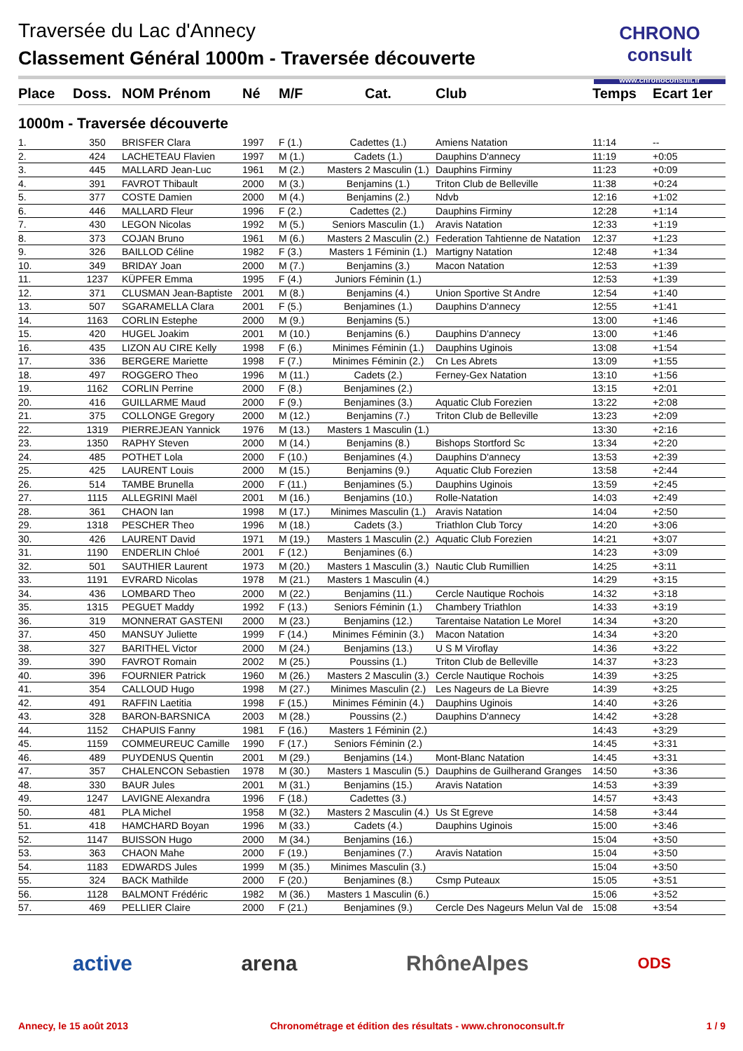Traversée du Lac d'Annecy
Classement Général 1000m - Traversée découverte
CHRONO consult
www.chronoconsult.fr
| Place | Doss. | NOM Prénom | Né | M/F | Cat. | Club | Temps | Ecart 1er |
| --- | --- | --- | --- | --- | --- | --- | --- | --- |
1000m - Traversée découverte
| 1. | 350 | BRISFER Clara | 1997 | F (1.) | Cadettes (1.) | Amiens Natation | 11:14 | -- |
| 2. | 424 | LACHETEAU Flavien | 1997 | M (1.) | Cadets (1.) | Dauphins D'annecy | 11:19 | +0:05 |
| 3. | 445 | MALLARD Jean-Luc | 1961 | M (2.) | Masters 2 Masculin (1.) | Dauphins Firminy | 11:23 | +0:09 |
| 4. | 391 | FAVROT Thibault | 2000 | M (3.) | Benjamins (1.) | Triton Club de Belleville | 11:38 | +0:24 |
| 5. | 377 | COSTE Damien | 2000 | M (4.) | Benjamins (2.) | Ndvb | 12:16 | +1:02 |
| 6. | 446 | MALLARD Fleur | 1996 | F (2.) | Cadettes (2.) | Dauphins Firminy | 12:28 | +1:14 |
| 7. | 430 | LEGON Nicolas | 1992 | M (5.) | Seniors Masculin (1.) | Aravis Natation | 12:33 | +1:19 |
| 8. | 373 | COJAN Bruno | 1961 | M (6.) | Masters 2 Masculin (2.) | Federation Tahtienne de Natation | 12:37 | +1:23 |
| 9. | 326 | BAILLOD Céline | 1982 | F (3.) | Masters 1 Féminin (1.) | Martigny Natation | 12:48 | +1:34 |
| 10. | 349 | BRIDAY Joan | 2000 | M (7.) | Benjamins (3.) | Macon Natation | 12:53 | +1:39 |
| 11. | 1237 | KÜPFER Emma | 1995 | F (4.) | Juniors Féminin (1.) | | 12:53 | +1:39 |
| 12. | 371 | CLUSMAN Jean-Baptiste | 2001 | M (8.) | Benjamins (4.) | Union Sportive St Andre | 12:54 | +1:40 |
| 13. | 507 | SGARAMELLA Clara | 2001 | F (5.) | Benjamines (1.) | Dauphins D'annecy | 12:55 | +1:41 |
| 14. | 1163 | CORLIN Estephe | 2000 | M (9.) | Benjamins (5.) | | 13:00 | +1:46 |
| 15. | 420 | HUGEL Joakim | 2001 | M (10.) | Benjamins (6.) | Dauphins D'annecy | 13:00 | +1:46 |
| 16. | 435 | LIZON AU CIRE Kelly | 1998 | F (6.) | Minimes Féminin (1.) | Dauphins Uginois | 13:08 | +1:54 |
| 17. | 336 | BERGERE Mariette | 1998 | F (7.) | Minimes Féminin (2.) | Cn Les Abrets | 13:09 | +1:55 |
| 18. | 497 | ROGGERO Theo | 1996 | M (11.) | Cadets (2.) | Ferney-Gex Natation | 13:10 | +1:56 |
| 19. | 1162 | CORLIN Perrine | 2000 | F (8.) | Benjamines (2.) | | 13:15 | +2:01 |
| 20. | 416 | GUILLARME Maud | 2000 | F (9.) | Benjamines (3.) | Aquatic Club Forezien | 13:22 | +2:08 |
| 21. | 375 | COLLONGE Gregory | 2000 | M (12.) | Benjamins (7.) | Triton Club de Belleville | 13:23 | +2:09 |
| 22. | 1319 | PIERREJEAN Yannick | 1976 | M (13.) | Masters 1 Masculin (1.) | | 13:30 | +2:16 |
| 23. | 1350 | RAPHY Steven | 2000 | M (14.) | Benjamins (8.) | Bishops Stortford Sc | 13:34 | +2:20 |
| 24. | 485 | POTHET Lola | 2000 | F (10.) | Benjamines (4.) | Dauphins D'annecy | 13:53 | +2:39 |
| 25. | 425 | LAURENT Louis | 2000 | M (15.) | Benjamins (9.) | Aquatic Club Forezien | 13:58 | +2:44 |
| 26. | 514 | TAMBE Brunella | 2000 | F (11.) | Benjamines (5.) | Dauphins Uginois | 13:59 | +2:45 |
| 27. | 1115 | ALLEGRINI Maël | 2001 | M (16.) | Benjamins (10.) | Rolle-Natation | 14:03 | +2:49 |
| 28. | 361 | CHAON Ian | 1998 | M (17.) | Minimes Masculin (1.) | Aravis Natation | 14:04 | +2:50 |
| 29. | 1318 | PESCHER Theo | 1996 | M (18.) | Cadets (3.) | Triathlon Club Torcy | 14:20 | +3:06 |
| 30. | 426 | LAURENT David | 1971 | M (19.) | Masters 1 Masculin (2.) | Aquatic Club Forezien | 14:21 | +3:07 |
| 31. | 1190 | ENDERLIN Chloé | 2001 | F (12.) | Benjamines (6.) | | 14:23 | +3:09 |
| 32. | 501 | SAUTHIER Laurent | 1973 | M (20.) | Masters 1 Masculin (3.) | Nautic Club Rumillien | 14:25 | +3:11 |
| 33. | 1191 | EVRARD Nicolas | 1978 | M (21.) | Masters 1 Masculin (4.) | | 14:29 | +3:15 |
| 34. | 436 | LOMBARD Theo | 2000 | M (22.) | Benjamins (11.) | Cercle Nautique Rochois | 14:32 | +3:18 |
| 35. | 1315 | PEGUET Maddy | 1992 | F (13.) | Seniors Féminin (1.) | Chambery Triathlon | 14:33 | +3:19 |
| 36. | 319 | MONNERAT GASTENI | 2000 | M (23.) | Benjamins (12.) | Tarentaise Natation Le Morel | 14:34 | +3:20 |
| 37. | 450 | MANSUY Juliette | 1999 | F (14.) | Minimes Féminin (3.) | Macon Natation | 14:34 | +3:20 |
| 38. | 327 | BARITHEL Victor | 2000 | M (24.) | Benjamins (13.) | U S M Viroflay | 14:36 | +3:22 |
| 39. | 390 | FAVROT Romain | 2002 | M (25.) | Poussins (1.) | Triton Club de Belleville | 14:37 | +3:23 |
| 40. | 396 | FOURNIER Patrick | 1960 | M (26.) | Masters 2 Masculin (3.) | Cercle Nautique Rochois | 14:39 | +3:25 |
| 41. | 354 | CALLOUD Hugo | 1998 | M (27.) | Minimes Masculin (2.) | Les Nageurs de La Bievre | 14:39 | +3:25 |
| 42. | 491 | RAFFIN Laetitia | 1998 | F (15.) | Minimes Féminin (4.) | Dauphins Uginois | 14:40 | +3:26 |
| 43. | 328 | BARON-BARSNICA | 2003 | M (28.) | Poussins (2.) | Dauphins D'annecy | 14:42 | +3:28 |
| 44. | 1152 | CHAPUIS Fanny | 1981 | F (16.) | Masters 1 Féminin (2.) | | 14:43 | +3:29 |
| 45. | 1159 | COMMEUREUC Camille | 1990 | F (17.) | Seniors Féminin (2.) | | 14:45 | +3:31 |
| 46. | 489 | PUYDENUS Quentin | 2001 | M (29.) | Benjamins (14.) | Mont-Blanc Natation | 14:45 | +3:31 |
| 47. | 357 | CHALENCON Sebastien | 1978 | M (30.) | Masters 1 Masculin (5.) | Dauphins de Guilherand Granges | 14:50 | +3:36 |
| 48. | 330 | BAUR Jules | 2001 | M (31.) | Benjamins (15.) | Aravis Natation | 14:53 | +3:39 |
| 49. | 1247 | LAVIGNE Alexandra | 1996 | F (18.) | Cadettes (3.) | | 14:57 | +3:43 |
| 50. | 481 | PLA Michel | 1958 | M (32.) | Masters 2 Masculin (4.) | Us St Egreve | 14:58 | +3:44 |
| 51. | 418 | HAMCHARD Boyan | 1996 | M (33.) | Cadets (4.) | Dauphins Uginois | 15:00 | +3:46 |
| 52. | 1147 | BUISSON Hugo | 2000 | M (34.) | Benjamins (16.) | | 15:04 | +3:50 |
| 53. | 363 | CHAON Mahe | 2000 | F (19.) | Benjamines (7.) | Aravis Natation | 15:04 | +3:50 |
| 54. | 1183 | EDWARDS Jules | 1999 | M (35.) | Minimes Masculin (3.) | | 15:04 | +3:50 |
| 55. | 324 | BACK Mathilde | 2000 | F (20.) | Benjamines (8.) | Csmp Puteaux | 15:05 | +3:51 |
| 56. | 1128 | BALMONT Frédéric | 1982 | M (36.) | Masters 1 Masculin (6.) | | 15:06 | +3:52 |
| 57. | 469 | PELLIER Claire | 2000 | F (21.) | Benjamines (9.) | Cercle Des Nageurs Melun Val de | 15:08 | +3:54 |
active arena RhôneAlpes ODS
Annecy, le 15 août 2013 Chronométrage et édition des résultats - www.chronoconsult.fr 1 / 9